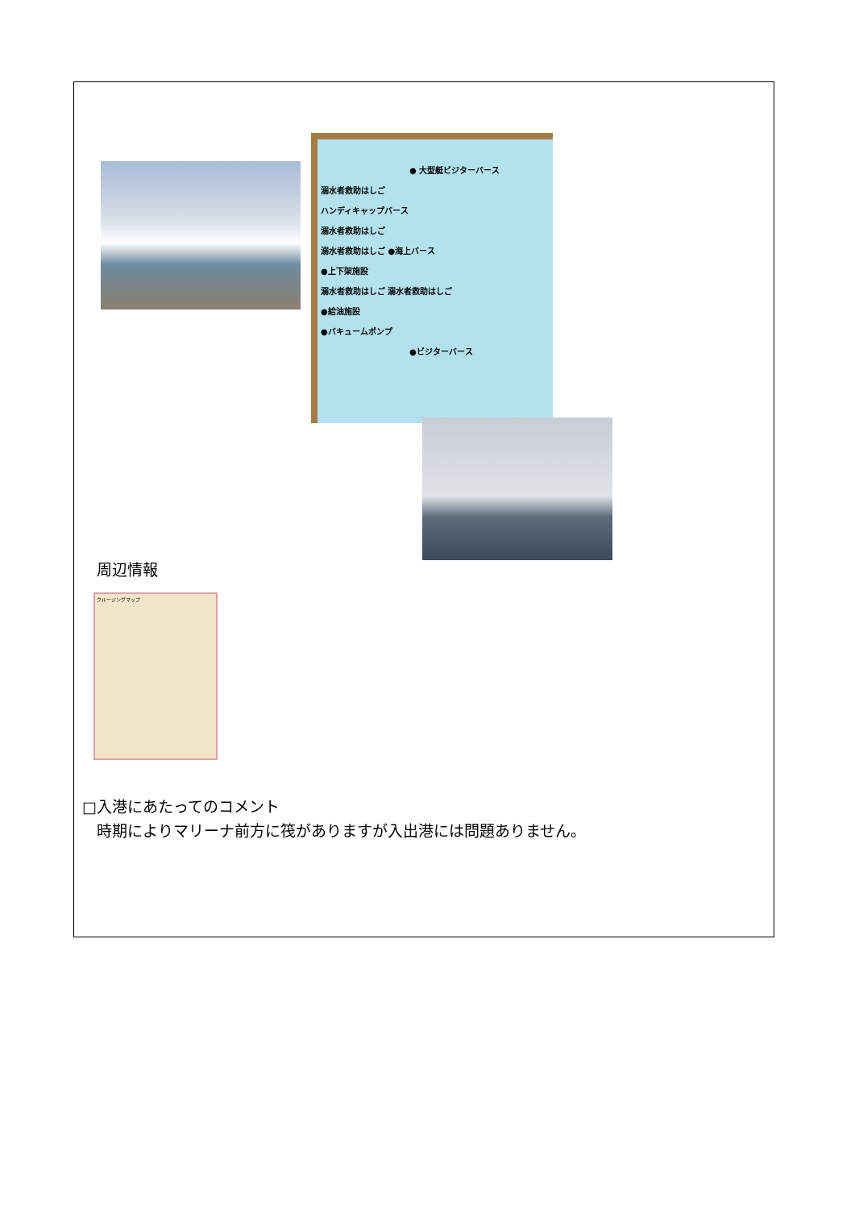● 大型艇ビジターバース
溺水者救助はしご
ハンディキャップバース
溺水者救助はしご
溺水者救助はしご ●海上バース
●上下架施設
溺水者救助はしご 溺水者救助はしご
●給油施設
●バキュームポンプ
●ビジターバース
周辺情報
クルージングマップ
□入港にあたってのコメント
時期によりマリーナ前方に筏がありますが入出港には問題ありません。